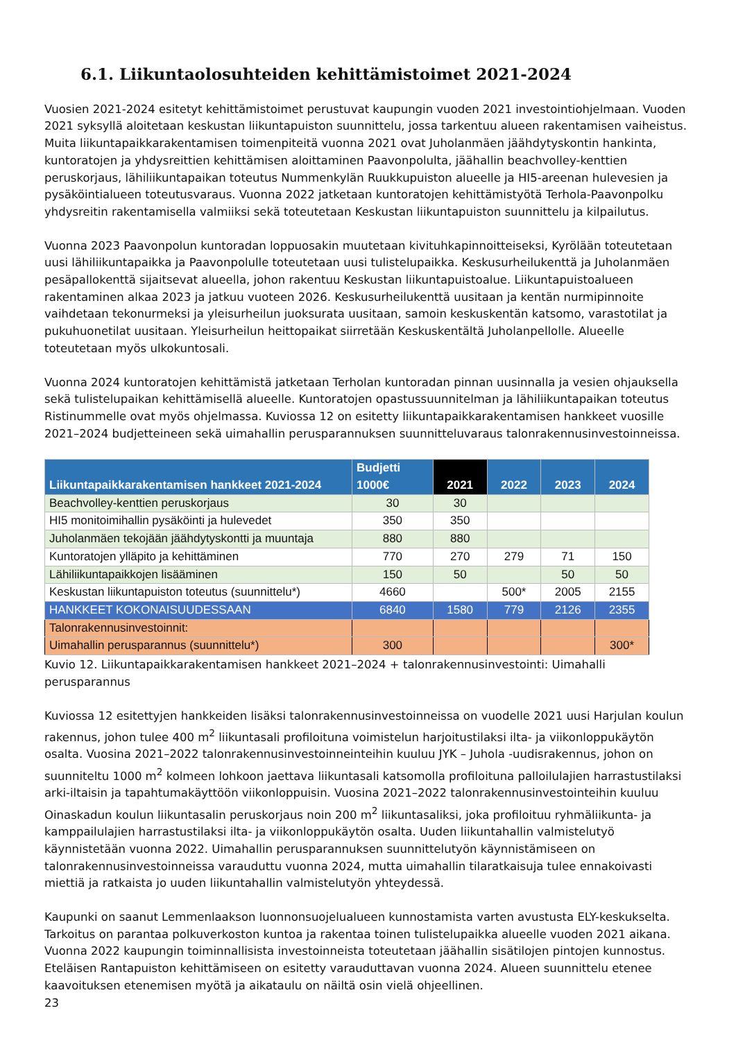6.1. Liikuntaolosuhteiden kehittämistoimet 2021-2024
Vuosien 2021-2024 esitetyt kehittämistoimet perustuvat kaupungin vuoden 2021 investointiohjelmaan. Vuoden 2021 syksyllä aloitetaan keskustan liikuntapuiston suunnittelu, jossa tarkentuu alueen rakentamisen vaiheistus. Muita liikuntapaikkarakentamisen toimenpiteitä vuonna 2021 ovat Juholanmäen jäähdytyskontin hankinta, kuntoratojen ja yhdysreittien kehittämisen aloittaminen Paavonpolulta, jäähallin beachvolley-kenttien peruskorjaus, lähiliikuntapaikan toteutus Nummenkylän Ruukkupuiston alueelle ja HI5-areenan hulevesien ja pysäköintialueen toteutusvaraus. Vuonna 2022 jatketaan kuntoratojen kehittämistyötä Terhola-Paavonpolku yhdysreitin rakentamisella valmiiksi sekä toteutetaan Keskustan liikuntapuiston suunnittelu ja kilpailutus.
Vuonna 2023 Paavonpolun kuntoradan loppuosakin muutetaan kivituhkapinnoitteiseksi, Kyrölään toteutetaan uusi lähiliikuntapaikka ja Paavonpolulle toteutetaan uusi tulistelupaikka. Keskusurheilukenttä ja Juholanmäen pesäpallokenttä sijaitsevat alueella, johon rakentuu Keskustan liikuntapuistoalue. Liikuntapuistoalueen rakentaminen alkaa 2023 ja jatkuu vuoteen 2026. Keskusurheilukenttä uusitaan ja kentän nurmipinnoite vaihdetaan tekonurmeksi ja yleisurheilun juoksurata uusitaan, samoin keskuskentän katsomo, varastotilat ja pukuhuonetilat uusitaan. Yleisurheilun heittopaikat siirretään Keskuskentältä Juholanpellolle. Alueelle toteutetaan myös ulkokuntosali.
Vuonna 2024 kuntoratojen kehittämistä jatketaan Terholan kuntoradan pinnan uusinnalla ja vesien ohjauksella sekä tulistelupaikan kehittämisellä alueelle. Kuntoratojen opastussuunnitelman ja lähiliikuntapaikan toteutus Ristinummelle ovat myös ohjelmassa. Kuviossa 12 on esitetty liikuntapaikkarakentamisen hankkeet vuosille 2021–2024 budjetteineen sekä uimahallin perusparannuksen suunnitteluvaraus talonrakennusinvestoinneissa.
| Liikuntapaikkarakentamisen hankkeet 2021-2024 | Budjetti 1000€ | 2021 | 2022 | 2023 | 2024 |
| --- | --- | --- | --- | --- | --- |
| Beachvolley-kenttien peruskorjaus | 30 | 30 | | | |
| HI5 monitoimihallin pysäköinti ja hulevedet | 350 | 350 | | | |
| Juholanmäen tekojään jäähdytyskontti ja muuntaja | 880 | 880 | | | |
| Kuntoratojen ylläpito ja kehittäminen | 770 | 270 | 279 | 71 | 150 |
| Lähiliikuntapaikkojen lisääminen | 150 | 50 | | 50 | 50 |
| Keskustan liikuntapuiston toteutus (suunnittelu*) | 4660 | | 500* | 2005 | 2155 |
| HANKKEET KOKONAISUUDESSAAN | 6840 | 1580 | 779 | 2126 | 2355 |
| Talonrakennusinvestoinnit: | | | | | |
| Uimahallin perusparannus (suunnittelu*) | 300 | | | | 300* |
Kuvio 12. Liikuntapaikkarakentamisen hankkeet 2021–2024 + talonrakennusinvestointi: Uimahalli perusparannus
Kuviossa 12 esitettyjen hankkeiden lisäksi talonrakennusinvestoinneissa on vuodelle 2021 uusi Harjulan koulun rakennus, johon tulee 400 m<sup>2</sup> liikuntasali profiloituna voimistelun harjoitustilaksi ilta- ja viikonloppukäytön osalta. Vuosina 2021–2022 talonrakennusinvestoinneinteihin kuuluu JYK – Juhola -uudisrakennus, johon on suunniteltu 1000 m<sup>2</sup> kolmeen lohkoon jaettava liikuntasali katsomolla profiloituna palloilulajien harrastustilaksi arki-iltaisin ja tapahtumakäyttöön viikonloppuisin. Vuosina 2021–2022 talonrakennusinvestointeihin kuuluu Oinaskadun koulun liikuntasalin peruskorjaus noin 200 m<sup>2</sup> liikuntasaliksi, joka profiloituu ryhmäliikunta- ja kamppailulajien harrastustilaksi ilta- ja viikonloppukäytön osalta. Uuden liikuntahallin valmistelutyö käynnistetään vuonna 2022. Uimahallin perusparannuksen suunnittelutyön käynnistämiseen on talonrakennusinvestoinneissa varauduttu vuonna 2024, mutta uimahallin tilaratkaisuja tulee ennakoivasti miettiä ja ratkaista jo uuden liikuntahallin valmistelutyön yhteydessä.
Kaupunki on saanut Lemmenlaakson luonnonsuojelualueen kunnostamista varten avustusta ELY-keskukselta. Tarkoitus on parantaa polkuverkoston kuntoa ja rakentaa toinen tulistelupaikka alueelle vuoden 2021 aikana. Vuonna 2022 kaupungin toiminnallisista investoinneista toteutetaan jäähallin sisätilojen pintojen kunnostus. Eteläisen Rantapuiston kehittämiseen on esitetty varauduttavan vuonna 2024. Alueen suunnittelu etenee kaavoituksen etenemisen myötä ja aikataulu on näiltä osin vielä ohjeellinen.
23